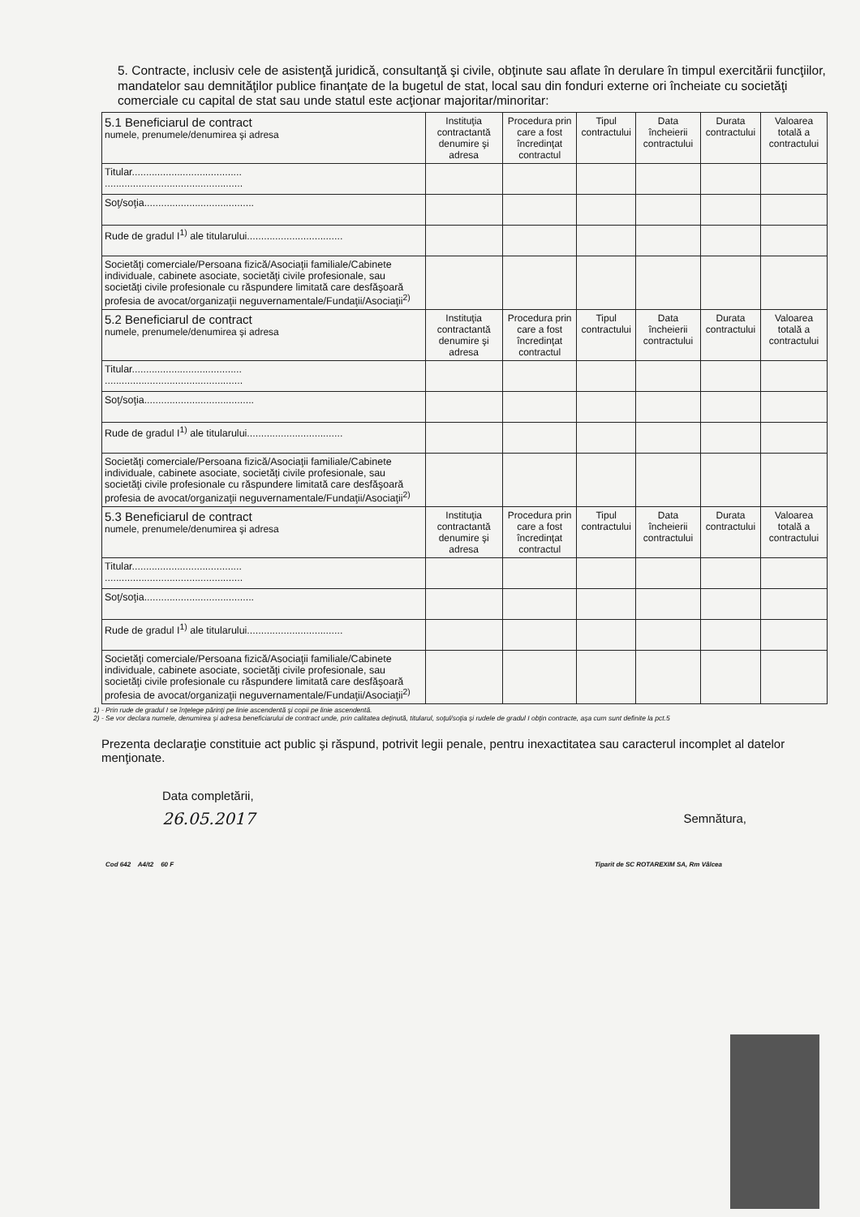5. Contracte, inclusiv cele de asistenţă juridică, consultanţă şi civile, obţinute sau aflate în derulare în timpul exercitării funcţiilor, mandatelor sau demnităţilor publice finanţate de la bugetul de stat, local sau din fonduri externe ori încheiate cu societăţi comerciale cu capital de stat sau unde statul este acţionar majoritar/minoritar:
| 5.1 Beneficiarul de contract numele, prenumele/denumirea şi adresa | Instituţia contractantă denumire şi adresa | Procedura prin care a fost încredinţat contractul | Tipul contractului | Data încheierii contractului | Durata contractului | Valoarea totală a contractului |
| --- | --- | --- | --- | --- | --- | --- |
| Titular....................................... ................................................. | | | | | | |
| Soţ/soţia....................................... | | | | | | |
| Rude de gradul I<sup>1)</sup> ale titularului.................................. | | | | | | |
| Societăţi comerciale/Persoana fizică/Asociaţii familiale/Cabinete individuale, cabinete asociate, societăţi civile profesionale, sau societăţi civile profesionale cu răspundere limitată care desfăşoară profesia de avocat/organizaţii neguvernamentale/Fundaţii/Asociaţii<sup>2)</sup> | | | | | | |
| 5.2 Beneficiarul de contract numele, prenumele/denumirea şi adresa | Instituţia contractantă denumire şi adresa | Procedura prin care a fost încredinţat contractul | Tipul contractului | Data încheierii contractului | Durata contractului | Valoarea totală a contractului |
| Titular....................................... ................................................. | | | | | | |
| Soţ/soţia....................................... | | | | | | |
| Rude de gradul I<sup>1)</sup> ale titularului.................................. | | | | | | |
| Societăţi comerciale/Persoana fizică/Asociaţii familiale/Cabinete individuale, cabinete asociate, societăţi civile profesionale, sau societăţi civile profesionale cu răspundere limitată care desfăşoară profesia de avocat/organizaţii neguvernamentale/Fundaţii/Asociaţii<sup>2)</sup> | | | | | | |
| 5.3 Beneficiarul de contract numele, prenumele/denumirea şi adresa | Instituţia contractantă denumire şi adresa | Procedura prin care a fost încredinţat contractul | Tipul contractului | Data încheierii contractului | Durata contractului | Valoarea totală a contractului |
| Titular....................................... ................................................. | | | | | | |
| Soţ/soţia....................................... | | | | | | |
| Rude de gradul I<sup>1)</sup> ale titularului.................................. | | | | | | |
| Societăţi comerciale/Persoana fizică/Asociaţii familiale/Cabinete individuale, cabinete asociate, societăţi civile profesionale, sau societăţi civile profesionale cu răspundere limitată care desfăşoară profesia de avocat/organizaţii neguvernamentale/Fundaţii/Asociaţii<sup>2)</sup> | | | | | | |
1) - Prin rude de gradul I se înţelege părinţi pe linie ascendentă şi copii pe linie ascendentă.
2) - Se vor declara numele, denumirea şi adresa beneficiarului de contract unde, prin calitatea deţinută, titularul, soţul/soţia şi rudele de gradul I obţin contracte, aşa cum sunt definite la pct.5
Prezenta declaraţie constituie act public şi răspund, potrivit legii penale, pentru inexactitatea sau caracterul incomplet al datelor menţionate.
Data completării,
26.05.2017
Semnătura,
Cod 642 A4/t2 60 F Tiparit de SC ROTAREXIM SA, Rm Vâlcea